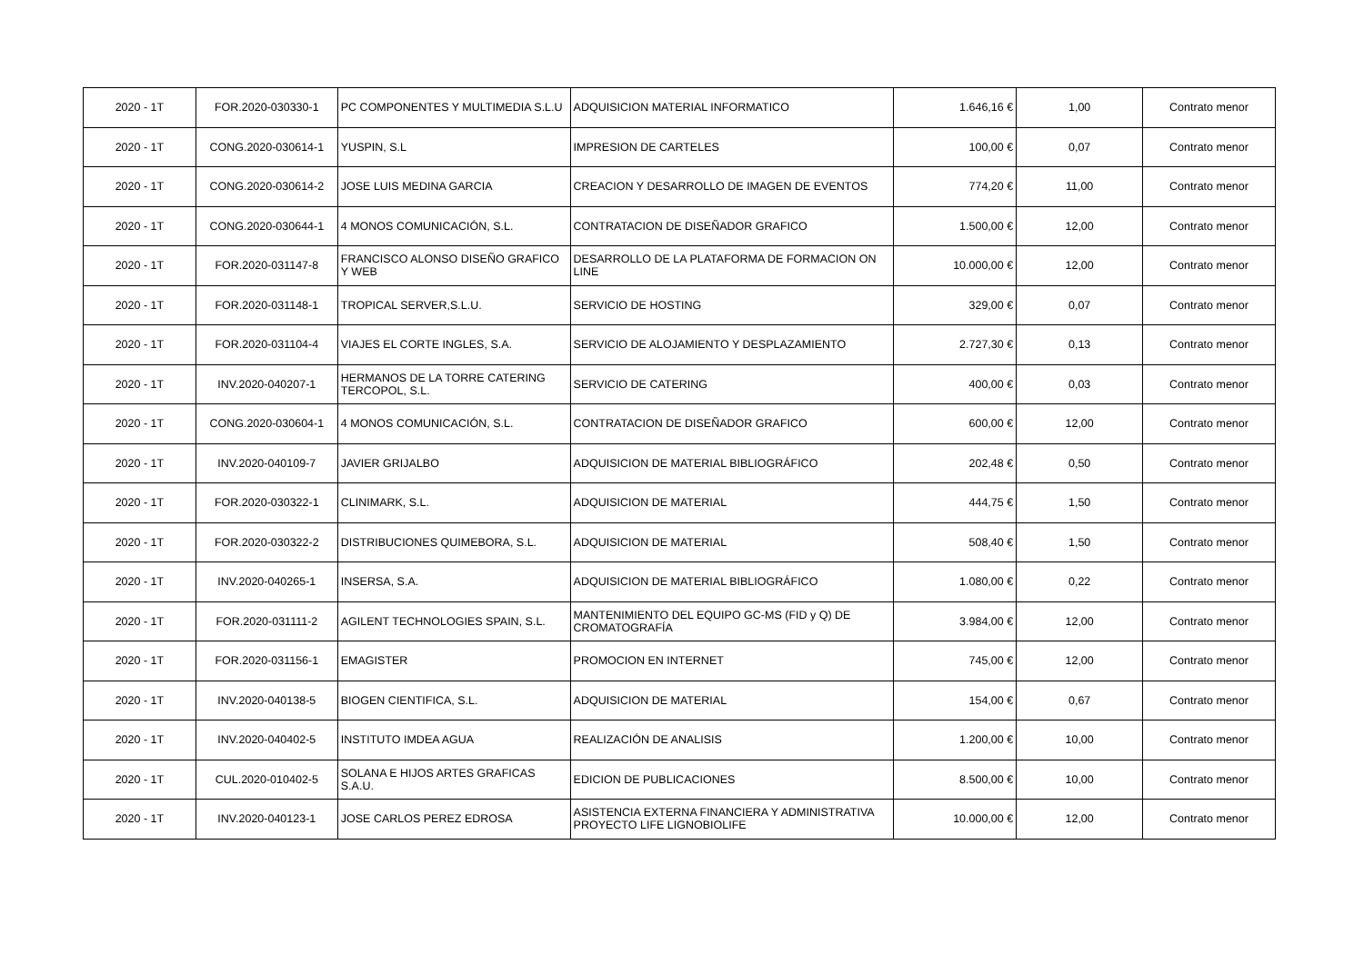| 2020 - 1T | FOR.2020-030330-1 | PC COMPONENTES Y MULTIMEDIA S.L.U | ADQUISICION MATERIAL INFORMATICO | 1.646,16 € | 1,00 | Contrato menor |
| 2020 - 1T | CONG.2020-030614-1 | YUSPIN, S.L | IMPRESION DE CARTELES | 100,00 € | 0,07 | Contrato menor |
| 2020 - 1T | CONG.2020-030614-2 | JOSE LUIS MEDINA GARCIA | CREACION Y DESARROLLO DE IMAGEN DE EVENTOS | 774,20 € | 11,00 | Contrato menor |
| 2020 - 1T | CONG.2020-030644-1 | 4 MONOS COMUNICACIÓN, S.L. | CONTRATACION DE DISEÑADOR GRAFICO | 1.500,00 € | 12,00 | Contrato menor |
| 2020 - 1T | FOR.2020-031147-8 | FRANCISCO ALONSO DISEÑO GRAFICO Y WEB | DESARROLLO DE LA PLATAFORMA DE FORMACION ON LINE | 10.000,00 € | 12,00 | Contrato menor |
| 2020 - 1T | FOR.2020-031148-1 | TROPICAL SERVER,S.L.U. | SERVICIO DE HOSTING | 329,00 € | 0,07 | Contrato menor |
| 2020 - 1T | FOR.2020-031104-4 | VIAJES EL CORTE INGLES, S.A. | SERVICIO DE ALOJAMIENTO Y DESPLAZAMIENTO | 2.727,30 € | 0,13 | Contrato menor |
| 2020 - 1T | INV.2020-040207-1 | HERMANOS DE LA TORRE CATERING TERCOPOL, S.L. | SERVICIO DE CATERING | 400,00 € | 0,03 | Contrato menor |
| 2020 - 1T | CONG.2020-030604-1 | 4 MONOS COMUNICACIÓN, S.L. | CONTRATACION DE DISEÑADOR GRAFICO | 600,00 € | 12,00 | Contrato menor |
| 2020 - 1T | INV.2020-040109-7 | JAVIER GRIJALBO | ADQUISICION DE MATERIAL BIBLIOGRÁFICO | 202,48 € | 0,50 | Contrato menor |
| 2020 - 1T | FOR.2020-030322-1 | CLINIMARK, S.L. | ADQUISICION DE MATERIAL | 444,75 € | 1,50 | Contrato menor |
| 2020 - 1T | FOR.2020-030322-2 | DISTRIBUCIONES QUIMEBORA, S.L. | ADQUISICION DE MATERIAL | 508,40 € | 1,50 | Contrato menor |
| 2020 - 1T | INV.2020-040265-1 | INSERSA, S.A. | ADQUISICION DE MATERIAL BIBLIOGRÁFICO | 1.080,00 € | 0,22 | Contrato menor |
| 2020 - 1T | FOR.2020-031111-2 | AGILENT TECHNOLOGIES SPAIN, S.L. | MANTENIMIENTO DEL EQUIPO GC-MS (FID y Q) DE CROMATOGRAFÍA | 3.984,00 € | 12,00 | Contrato menor |
| 2020 - 1T | FOR.2020-031156-1 | EMAGISTER | PROMOCION EN INTERNET | 745,00 € | 12,00 | Contrato menor |
| 2020 - 1T | INV.2020-040138-5 | BIOGEN CIENTIFICA, S.L. | ADQUISICION DE MATERIAL | 154,00 € | 0,67 | Contrato menor |
| 2020 - 1T | INV.2020-040402-5 | INSTITUTO IMDEA AGUA | REALIZACIÓN DE ANALISIS | 1.200,00 € | 10,00 | Contrato menor |
| 2020 - 1T | CUL.2020-010402-5 | SOLANA E HIJOS ARTES GRAFICAS S.A.U. | EDICION DE PUBLICACIONES | 8.500,00 € | 10,00 | Contrato menor |
| 2020 - 1T | INV.2020-040123-1 | JOSE CARLOS PEREZ EDROSA | ASISTENCIA EXTERNA FINANCIERA Y ADMINISTRATIVA PROYECTO LIFE LIGNOBIOLIFE | 10.000,00 € | 12,00 | Contrato menor |